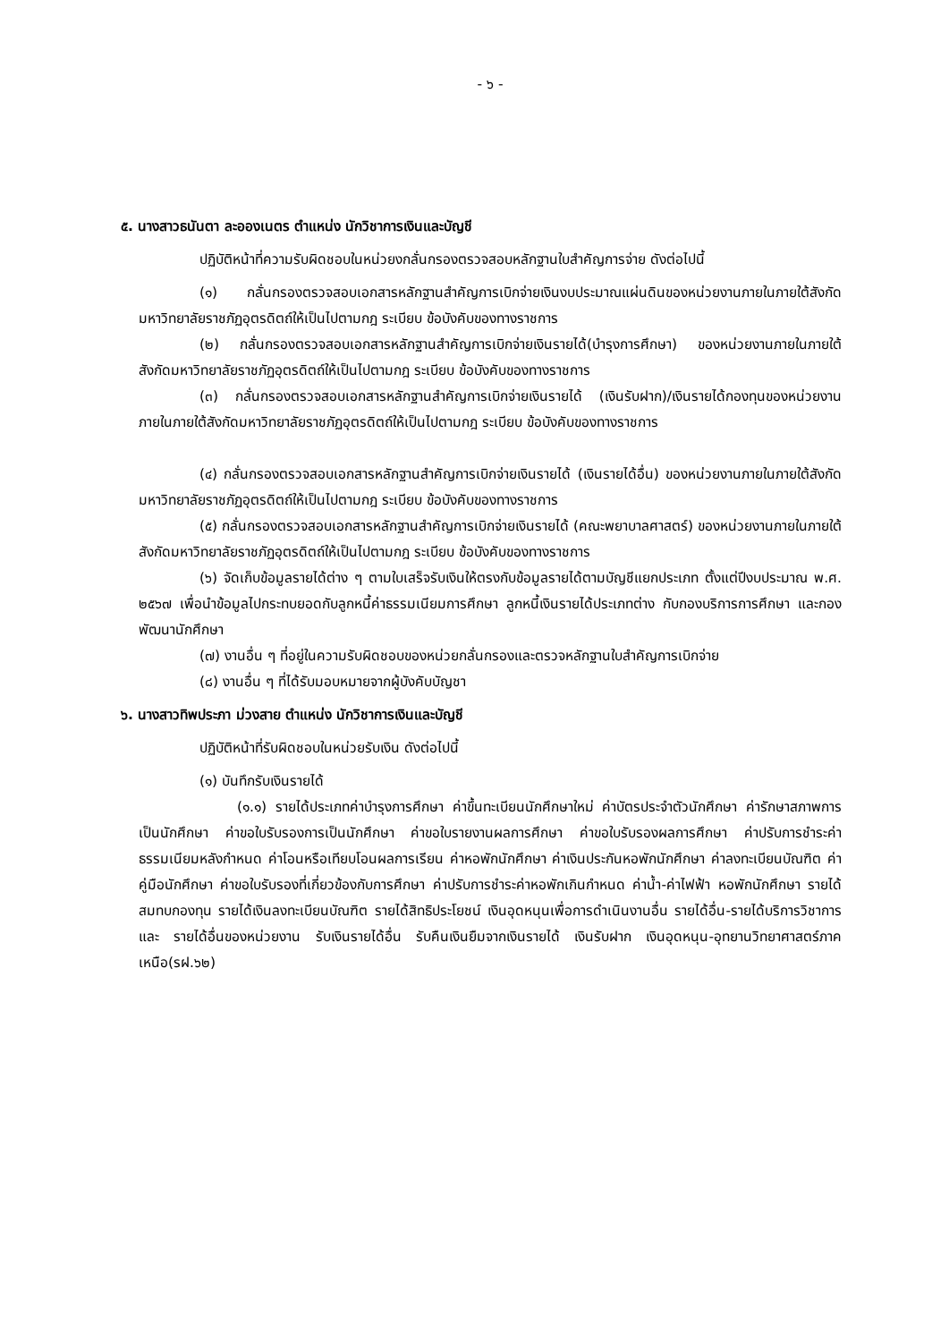- ๖ -
๕. นางสาวธนันตา ละอองเนตร ตำแหน่ง นักวิชาการเงินและบัญชี
ปฏิบัติหน้าที่ความรับผิดชอบในหน่วยงกลั่นกรองตรวจสอบหลักฐานใบสำคัญการจ่าย ดังต่อไปนี้
(๑) กลั่นกรองตรวจสอบเอกสารหลักฐานสำคัญการเบิกจ่ายเงินงบประมาณแผ่นดินของหน่วยงานภายในภายใต้สังกัดมหาวิทยาลัยราชภัฏอุตรดิตถ์ให้เป็นไปตามกฎ ระเบียบ ข้อบังคับของทางราชการ
(๒) กลั่นกรองตรวจสอบเอกสารหลักฐานสำคัญการเบิกจ่ายเงินรายได้(บำรุงการศึกษา) ของหน่วยงานภายในภายใต้สังกัดมหาวิทยาลัยราชภัฏอุตรดิตถ์ให้เป็นไปตามกฎ ระเบียบ ข้อบังคับของทางราชการ
(๓) กลั่นกรองตรวจสอบเอกสารหลักฐานสำคัญการเบิกจ่ายเงินรายได้ (เงินรับฝาก)/เงินรายได้กองทุนของหน่วยงานภายในภายใต้สังกัดมหาวิทยาลัยราชภัฏอุตรดิตถ์ให้เป็นไปตามกฎ ระเบียบ ข้อบังคับของทางราชการ
(๔) กลั่นกรองตรวจสอบเอกสารหลักฐานสำคัญการเบิกจ่ายเงินรายได้ (เงินรายได้อื่น) ของหน่วยงานภายในภายใต้สังกัดมหาวิทยาลัยราชภัฏอุตรดิตถ์ให้เป็นไปตามกฎ ระเบียบ ข้อบังคับของทางราชการ
(๕) กลั่นกรองตรวจสอบเอกสารหลักฐานสำคัญการเบิกจ่ายเงินรายได้ (คณะพยาบาลศาสตร์) ของหน่วยงานภายในภายใต้สังกัดมหาวิทยาลัยราชภัฏอุตรดิตถ์ให้เป็นไปตามกฎ ระเบียบ ข้อบังคับของทางราชการ
(๖) จัดเก็บข้อมูลรายได้ต่าง ๆ ตามใบเสร็จรับเงินให้ตรงกับข้อมูลรายได้ตามบัญชีแยกประเภท ตั้งแต่ปีงบประมาณ พ.ศ. ๒๕๖๗ เพื่อนำข้อมูลไปกระทบยอดกับลูกหนี้ค่าธรรมเนียมการศึกษา ลูกหนี้เงินรายได้ประเภทต่าง กับกองบริการการศึกษา และกองพัฒนานักศึกษา
(๗) งานอื่น ๆ ที่อยู่ในความรับผิดชอบของหน่วยกลั่นกรองและตรวจหลักฐานใบสำคัญการเบิกจ่าย
(๘) งานอื่น ๆ ที่ได้รับมอบหมายจากผู้บังคับบัญชา
๖. นางสาวทิพประภา ม่วงสาย ตำแหน่ง นักวิชาการเงินและบัญชี
ปฏิบัติหน้าที่รับผิดชอบในหน่วยรับเงิน ดังต่อไปนี้
(๑) บันทึกรับเงินรายได้
(๑.๑) รายได้ประเภทค่าบำรุงการศึกษา ค่าขึ้นทะเบียนนักศึกษาใหม่ ค่าบัตรประจำตัวนักศึกษา ค่ารักษาสภาพการเป็นนักศึกษา ค่าขอใบรับรองการเป็นนักศึกษา ค่าขอใบรายงานผลการศึกษา ค่าขอใบรับรองผลการศึกษา ค่าปรับการชำระค่าธรรมเนียมหลังกำหนด ค่าโอนหรือเทียบโอนผลการเรียน ค่าหอพักนักศึกษา ค่าเงินประกันหอพักนักศึกษา ค่าลงทะเบียนบัณฑิต ค่าคู่มือนักศึกษา ค่าขอใบรับรองที่เกี่ยวข้องกับการศึกษา ค่าปรับการชำระค่าหอพักเกินกำหนด ค่าน้ำ-ค่าไฟฟ้า หอพักนักศึกษา รายได้สมทบกองทุน รายได้เงินลงทะเบียนบัณฑิต รายได้สิทธิประโยชน์ เงินอุดหนุนเพื่อการดำเนินงานอื่น รายได้อื่น-รายได้บริการวิชาการ และ รายได้อื่นของหน่วยงาน รับเงินรายได้อื่น รับคืนเงินยืมจากเงินรายได้ เงินรับฝาก เงินอุดหนุน-อุทยานวิทยาศาสตร์ภาคเหนือ(รฝ.๖๒)